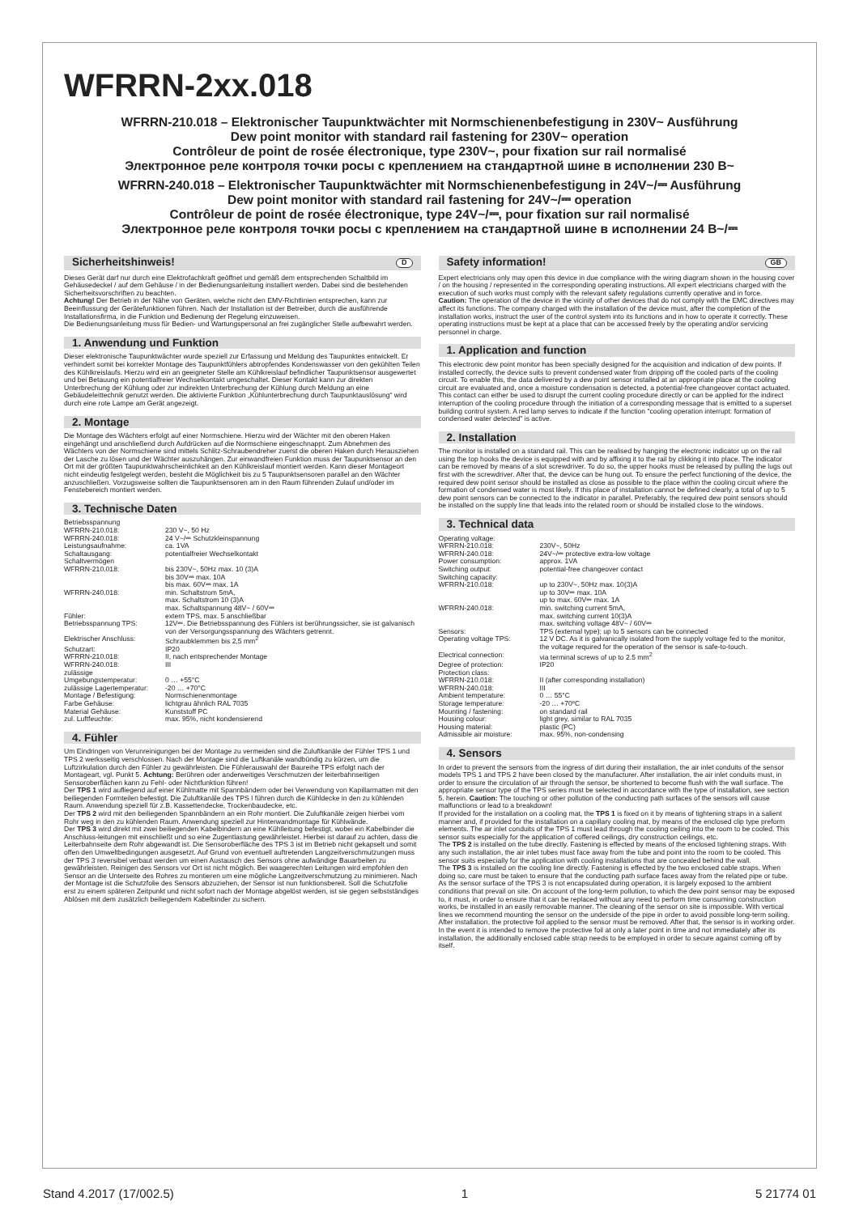WFRRN-2xx.018
WFRRN-210.018 – Elektronischer Taupunktwächter mit Normschienenbefestigung in 230V~ Ausführung
Dew point monitor with standard rail fastening for 230V~ operation
Contrôleur de point de rosée électronique, type 230V~, pour fixation sur rail normalisé
Электронное реле контроля точки росы с креплением на стандартной шине в исполнении 230 В~
WFRRN-240.018 – Elektronischer Taupunktwächter mit Normschienenbefestigung in 24V~/⎓ Ausführung
Dew point monitor with standard rail fastening for 24V~/⎓ operation
Contrôleur de point de rosée électronique, type 24V~/⎓, pour fixation sur rail normalisé
Электронное реле контроля точки росы с креплением на стандартной шине в исполнении 24 В~/⎓
Sicherheitshinweis! D
Dieses Gerät darf nur durch eine Elektrofachkraft geöffnet und gemäß dem entsprechenden Schaltbild im Gehäusedeckel / auf dem Gehäuse / in der Bedienungsanleitung installiert werden. Dabei sind die bestehenden Sicherheitsvorschriften zu beachten.
Achtung! Der Betrieb in der Nähe von Geräten, welche nicht den EMV-Richtlinien entsprechen, kann zur Beeinflussung der Gerätefunktionen führen. Nach der Installation ist der Betreiber, durch die ausführende Installationsfirma, in die Funktion und Bedienung der Regelung einzuweisen.
Die Bedienungsanleitung muss für Bedien- und Wartungspersonal an frei zugänglicher Stelle aufbewahrt werden.
1. Anwendung und Funktion
Dieser elektronische Taupunktwächter wurde speziell zur Erfassung und Meldung des Taupunktes entwickelt. Er verhindert somit bei korrekter Montage des Taupunktfühlers abtropfendes Kondenswasser von den gekühlten Teilen des Kühlkreislaufs. Hierzu wird ein an geeigneter Stelle am Kühlkreislauf befindlicher Taupunktsensor ausgewertet und bei Betauung ein potentialfreier Wechselkontakt umgeschaltet. Dieser Kontakt kann zur direkten Unterbrechung der Kühlung oder zur indirekten Unterbrechung der Kühlung durch Meldung an eine Gebäudeleittechnik genutzt werden. Die aktivierte Funktion „Kühlunterbrechung durch Taupunktauslösung“ wird durch eine rote Lampe am Gerät angezeigt.
2. Montage
Die Montage des Wächters erfolgt auf einer Normschiene. Hierzu wird der Wächter mit den oberen Haken eingehängt und anschließend durch Aufdrücken auf die Normschiene eingeschnappt. Zum Abnehmen des Wächters von der Normschiene sind mittels Schlitz-Schraubendreher zuerst die oberen Haken durch Herausziehen der Lasche zu lösen und der Wächter auszuhängen. Zur einwandfreien Funktion muss der Taupunktsensor an den Ort mit der größten Taupunktwahrscheinlichkeit an den Kühlkreislauf montiert werden. Kann dieser Montageort nicht eindeutig festgelegt werden, besteht die Möglichkeit bis zu 5 Taupunktsensoren parallel an den Wächter anzuschließen. Vorzugsweise sollten die Taupunktsensoren am in den Raum führenden Zulauf und/oder im Fenstebereich montiert werden.
3. Technische Daten
| Betriebsspannung | |
| WFRRN-210.018: | 230 V~, 50 Hz |
| WFRRN-240.018: | 24 V~/⎓ Schutzkleinspannung |
| Leistungsaufnahme: | ca. 1VA |
| Schaltausgang: | potentialfreier Wechselkontakt |
| Schaltvermögen | |
| WFRRN-210.018: | bis 230V~, 50Hz max. 10 (3)A bis 30V⎓ max. 10A bis max. 60V⎓ max. 1A |
| WFRRN-240.018: | min. Schaltstrom 5mA, max. Schaltstrom 10 (3)A max. Schaltspannung 48V~ / 60V⎓ |
| Fühler: | extern TPS, max. 5 anschließbar |
| Betriebsspannung TPS: | 12V⎓. Die Betriebsspannung des Fühlers ist berührungssicher, sie ist galvanisch von der Versorgungsspannung des Wächters getrennt. |
| Elektrischer Anschluss: | Schraubklemmen bis 2,5 mm<sup>2</sup> |
| Schutzart: | IP20 |
| WFRRN-210.018: | II, nach entsprechender Montage |
| WFRRN-240.018: | III |
| zulässige | |
| Umgebungstemperatur: | 0 … +55°C |
| zulässige Lagertemperatur: | -20 … +70°C |
| Montage / Befestigung: | Normschienenmontage |
| Farbe Gehäuse: | lichtgrau ähnlich RAL 7035 |
| Material Gehäuse: | Kunststoff PC |
| zul. Luftfeuchte: | max. 95%, nicht kondensierend |
4. Fühler
Um Eindringen von Verunreinigungen bei der Montage zu vermeiden sind die Zuluftkanäle der Fühler TPS 1 und TPS 2 werksseitig verschlossen. Nach der Montage sind die Luftkanäle wandbündig zu kürzen, um die Luftzirkulation durch den Fühler zu gewährleisten. Die Fühlerauswahl der Baureihe TPS erfolgt nach der Montageart, vgl. Punkt 5. Achtung: Berühren oder anderweitiges Verschmutzen der leiterbahnseitigen Sensoroberflächen kann zu Fehl- oder Nichtfunktion führen!
Der TPS 1 wird aufliegend auf einer Kühlmatte mit Spannbändern oder bei Verwendung von Kapillarmatten mit den beiliegenden Formteilen befestigt. Die Zuluftkanäle des TPS I führen durch die Kühldecke in den zu kühlenden Raum. Anwendung speziell für z.B. Kassettendecke, Trockenbaudecke, etc.
Der TPS 2 wird mit den beiliegenden Spannbändern an ein Rohr montiert. Die Zuluftkanäle zeigen hierbei vom Rohr weg in den zu kühlenden Raum. Anwendung speziell zur Hinterwandmontage für Kühlwände.
Der TPS 3 wird direkt mit zwei beiliegenden Kabelbindern an eine Kühlleitung befestigt, wobei ein Kabelbinder die Anschluss-leitungen mit einschließt und so eine Zugentlastung gewährleistet. Hierbei ist darauf zu achten, dass die Leiterbahnseite dem Rohr abgewandt ist. Die Sensoroberfläche des TPS 3 ist im Betrieb nicht gekapselt und somit offen den Umweltbedingungen ausgesetzt. Auf Grund von eventuell auftretenden Langzeitverschmutzungen muss der TPS 3 reversibel verbaut werden um einen Austausch des Sensors ohne aufwändige Bauarbeiten zu gewährleisten. Reinigen des Sensors vor Ort ist nicht möglich. Bei waagerechten Leitungen wird empfohlen den Sensor an die Unterseite des Rohres zu montieren um eine mögliche Langzeitverschmutzung zu minimieren. Nach der Montage ist die Schutzfolie des Sensors abzuziehen, der Sensor ist nun funktionsbereit. Soll die Schutzfolie erst zu einem späteren Zeitpunkt und nicht sofort nach der Montage abgelöst werden, ist sie gegen selbstständiges Ablösen mit dem zusätzlich beiliegendem Kabelbinder zu sichern.
Safety information! GB
Expert electricians only may open this device in due compliance with the wiring diagram shown in the housing cover / on the housing / represented in the corresponding operating instructions. All expert electricians charged with the execution of such works must comply with the relevant safety regulations currently operative and in force.
Caution: The operation of the device in the vicinity of other devices that do not comply with the EMC directives may affect its functions. The company charged with the installation of the device must, after the completion of the installation works, instruct the user of the control system into its functions and in how to operate it correctly. These operating instructions must be kept at a place that can be accessed freely by the operating and/or servicing personnel in charge.
1. Application and function
This electronic dew point monitor has been specially designed for the acquisition and indication of dew points. If installed correctly, the device suits to prevent condensed water from dripping off the cooled parts of the cooling circuit. To enable this, the data delivered by a dew point sensor installed at an appropriate place at the cooling circuit are evaluated and, once a moisture condensation is detected, a potential-free changeover contact actuated. This contact can either be used to disrupt the current cooling procedure directly or can be applied for the indirect interruption of the cooling procedure through the initiation of a corresponding message that is emitted to a superset building control system. A red lamp serves to indicate if the function "cooling operation interrupt: formation of condensed water detected" is active.
2. Installation
The monitor is installed on a standard rail. This can be realised by hanging the electronic indicator up on the rail using the top hooks the device is equipped with and by affixing it to the rail by clikking it into place. The indicator can be removed by means of a slot screwdriver. To do so, the upper hooks must be released by pulling the lugs out first with the screwdriver. After that, the device can be hung out. To ensure the perfect functioning of the device, the required dew point sensor should be installed as close as possible to the place within the cooling circuit where the formation of condensed water is most likely. If this place of installation cannot be defined clearly, a total of up to 5 dew point sensors can be connected to the indicator in parallel. Preferably, the required dew point sensors should be installed on the supply line that leads into the related room or should be installed close to the windows.
3. Technical data
| Operating voltage: | |
| WFRRN-210.018: | 230V~, 50Hz |
| WFRRN-240.018: | 24V~/⎓ protective extra-low voltage |
| Power consumption: | approx. 1VA |
| Switching output: | potential-free changeover contact |
| Switching capacity: | |
| WFRRN-210.018: | up to 230V~, 50Hz max. 10(3)A up to 30V⎓ max. 10A up to max. 60V⎓ max. 1A |
| WFRRN-240.018: | min. switching current 5mA, max. switching current 10(3)A max. switching voltage 48V~ / 60V⎓ |
| Sensors: | TPS (external type); up to 5 sensors can be connected |
| Operating voltage TPS: | 12 V DC. As it is galvanically isolated from the supply voltage fed to the monitor, the voltage required for the operation of the sensor is safe-to-touch. |
| Electrical connection: | via terminal screws of up to 2.5 mm<sup>2</sup> |
| Degree of protection: | IP20 |
| Protection class: | |
| WFRRN-210.018: | II (after corresponding installation) |
| WFRRN-240.018: | III |
| Ambient temperature: | 0 … 55°C |
| Storage temperature: | -20 … +70ºC |
| Mounting / fastening: | on standard rail |
| Housing colour: | light grey, similar to RAL 7035 |
| Housing material: | plastic (PC) |
| Admissible air moisture: | max. 95%, non-condensing |
4. Sensors
In order to prevent the sensors from the ingress of dirt during their installation, the air inlet conduits of the sensor models TPS 1 and TPS 2 have been closed by the manufacturer. After installation, the air inlet conduits must, in order to ensure the circulation of air through the sensor, be shortened to become flush with the wall surface. The appropriate sensor type of the TPS series must be selected in accordance with the type of installation, see section 5. herein. Caution: The touching or other pollution of the conducting path surfaces of the sensors will cause malfunctions or lead to a breakdown!
If provided for the installation on a cooling mat, the TPS 1 is fixed on it by means of tightening straps in a salient manner and, if provided for the installation on a capillary cooling mat, by means of the enclosed clip type preform elements. The air inlet conduits of the TPS 1 must lead through the cooling ceiling into the room to be cooled. This sensor suits especially for the application of coffered ceilings, dry construction ceilings, etc.
The TPS 2 is installed on the tube directly. Fastening is effected by means of the enclosed tightening straps. With any such installation, the air inlet tubes must face away from the tube and point into the room to be cooled. This sensor suits especially for the application with cooling installations that are concealed behind the wall.
The TPS 3 is installed on the cooling line directly. Fastening is effected by the two enclosed cable straps. When doing so, care must be taken to ensure that the conducting path surface faces away from the related pipe or tube. As the sensor surface of the TPS 3 is not encapsulated during operation, it is largely exposed to the ambient conditions that prevail on site. On account of the long-term pollution, to which the dew point sensor may be exposed to, it must, in order to ensure that it can be replaced without any need to perform time consuming construction works, be installed in an easily removable manner. The cleaning of the sensor on site is impossible. With vertical lines we recommend mounting the sensor on the underside of the pipe in order to avoid possible long-term soiling. After installation, the protective foil applied to the sensor must be removed. After that, the sensor is in working order. In the event it is intended to remove the protective foil at only a later point in time and not immediately after its installation, the additionally enclosed cable strap needs to be employed in order to secure against coming off by itself.
Stand 4.2017 (17/002.5) 1 5 21774 01